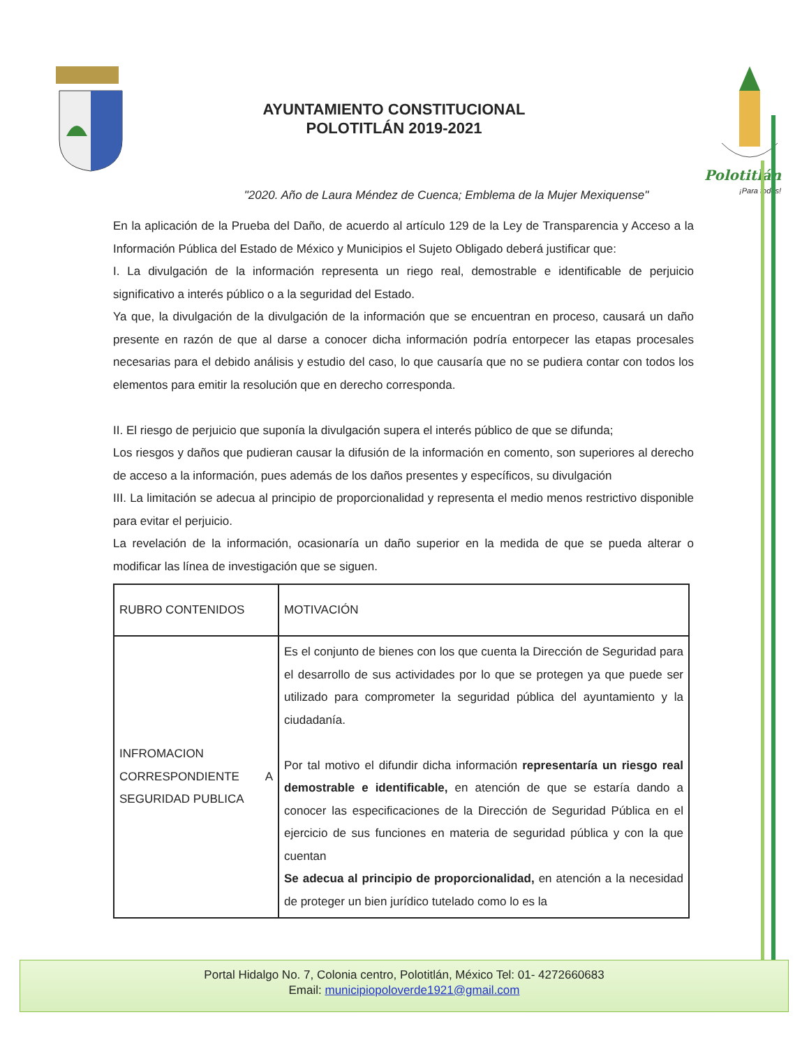AYUNTAMIENTO CONSTITUCIONAL
POLOTITLÁN 2019-2021
Polotitlán
¡Para todos!
"2020. Año de Laura Méndez de Cuenca; Emblema de la Mujer Mexiquense"
En la aplicación de la Prueba del Daño, de acuerdo al artículo 129 de la Ley de Transparencia y Acceso a la Información Pública del Estado de México y Municipios el Sujeto Obligado deberá justificar que:
I. La divulgación de la información representa un riego real, demostrable e identificable de perjuicio significativo a interés público o a la seguridad del Estado.
Ya que, la divulgación de la divulgación de la información que se encuentran en proceso, causará un daño presente en razón de que al darse a conocer dicha información podría entorpecer las etapas procesales necesarias para el debido análisis y estudio del caso, lo que causaría que no se pudiera contar con todos los elementos para emitir la resolución que en derecho corresponda.
II. El riesgo de perjuicio que suponía la divulgación supera el interés público de que se difunda;
Los riesgos y daños que pudieran causar la difusión de la información en comento, son superiores al derecho de acceso a la información, pues además de los daños presentes y específicos, su divulgación
III. La limitación se adecua al principio de proporcionalidad y representa el medio menos restrictivo disponible para evitar el perjuicio.
La revelación de la información, ocasionaría un daño superior en la medida de que se pueda alterar o modificar las línea de investigación que se siguen.
| RUBRO CONTENIDOS | MOTIVACIÓN |
| INFROMACION CORRESPONDIENTE A SEGURIDAD PUBLICA | Es el conjunto de bienes con los que cuenta la Dirección de Seguridad para el desarrollo de sus actividades por lo que se protegen ya que puede ser utilizado para comprometer la seguridad pública del ayuntamiento y la ciudadanía. Por tal motivo el difundir dicha información representaría un riesgo real demostrable e identificable, en atención de que se estaría dando a conocer las especificaciones de la Dirección de Seguridad Pública en el ejercicio de sus funciones en materia de seguridad pública y con la que cuentan Se adecua al principio de proporcionalidad, en atención a la necesidad de proteger un bien jurídico tutelado como lo es la |
Portal Hidalgo No. 7, Colonia centro, Polotitlán, México Tel: 01- 4272660683
Email: municipiopoloverde1921@gmail.com